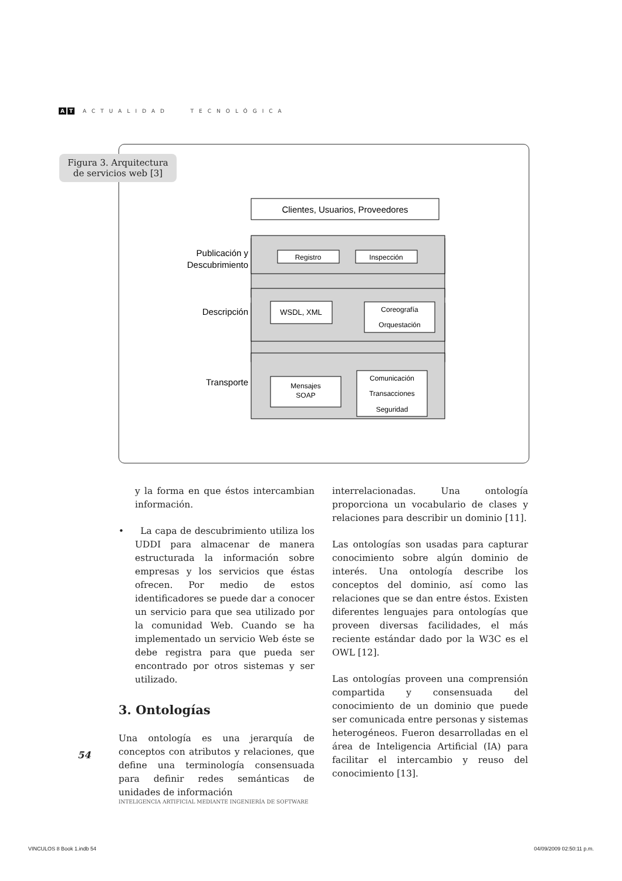A T ACTUALIDAD TECNOLÓGICA
Clientes, Usuarios, Proveedores
Registro
Inspección
WSDL, XML
Coreografía
Orquestación
Mensajes
SOAP
Comunicación
Transacciones
Seguridad
Publicación y
Descubrimiento
Descripción
Transporte
Figura 3. Arquitectura
de servicios web [3]
y la forma en que éstos intercambian información.
• La capa de descubrimiento utiliza los UDDI para almacenar de manera estructurada la información sobre empresas y los servicios que éstas ofrecen. Por medio de estos identificadores se puede dar a conocer un servicio para que sea utilizado por la comunidad Web. Cuando se ha implementado un servicio Web éste se debe registra para que pueda ser encontrado por otros sistemas y ser utilizado.
3. Ontologías
Una ontología es una jerarquía de conceptos con atributos y relaciones, que define una terminología consensuada para definir redes semánticas de unidades de información
interrelacionadas. Una ontología proporciona un vocabulario de clases y relaciones para describir un dominio [11].
Las ontologías son usadas para capturar conocimiento sobre algún dominio de interés. Una ontología describe los conceptos del dominio, así como las relaciones que se dan entre éstos. Existen diferentes lenguajes para ontologías que proveen diversas facilidades, el más reciente estándar dado por la W3C es el OWL [12].
Las ontologías proveen una comprensión compartida y consensuada del conocimiento de un dominio que puede ser comunicada entre personas y sistemas heterogéneos. Fueron desarrolladas en el área de Inteligencia Artificial (IA) para facilitar el intercambio y reuso del conocimiento [13].
54
INTELIGENCIA ARTIFICIAL MEDIANTE INGENIERÍA DE SOFTWARE
VINCULOS 8 Book 1.indb 54 04/09/2009 02:50:11 p.m.